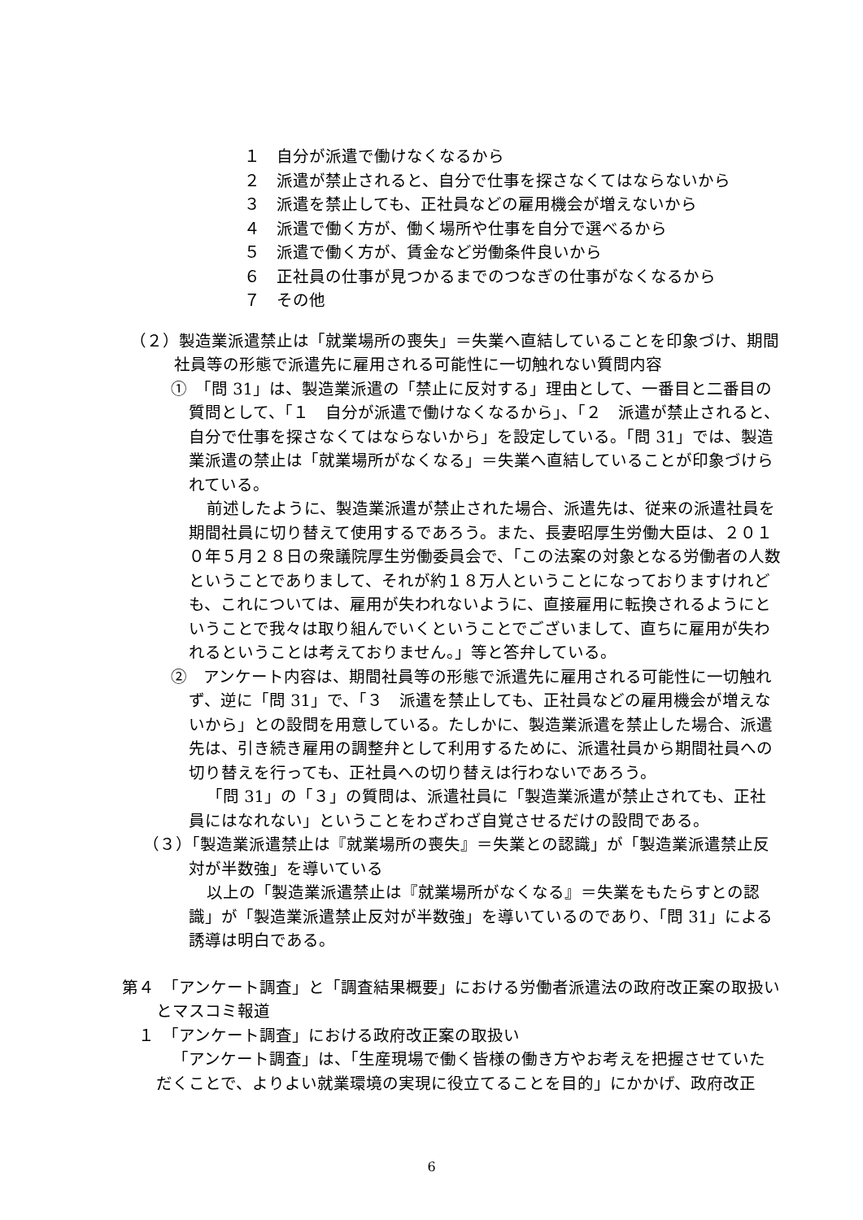１　自分が派遣で働けなくなるから
２　派遣が禁止されると、自分で仕事を探さなくてはならないから
３　派遣を禁止しても、正社員などの雇用機会が増えないから
４　派遣で働く方が、働く場所や仕事を自分で選べるから
５　派遣で働く方が、賃金など労働条件良いから
６　正社員の仕事が見つかるまでのつなぎの仕事がなくなるから
７　その他
（２）製造業派遣禁止は「就業場所の喪失」＝失業へ直結していることを印象づけ、期間社員等の形態で派遣先に雇用される可能性に一切触れない質問内容
①　「問 31」は、製造業派遣の「禁止に反対する」理由として、一番目と二番目の質問として、「１　自分が派遣で働けなくなるから」、「２　派遣が禁止されると、自分で仕事を探さなくてはならないから」を設定している。「問 31」では、製造業派遣の禁止は「就業場所がなくなる」＝失業へ直結していることが印象づけられている。
前述したように、製造業派遣が禁止された場合、派遣先は、従来の派遣社員を期間社員に切り替えて使用するであろう。また、長妻昭厚生労働大臣は、２０１０年５月２８日の衆議院厚生労働委員会で、「この法案の対象となる労働者の人数ということでありまして、それが約１８万人ということになっておりますけれども、これについては、雇用が失われないように、直接雇用に転換されるようにということで我々は取り組んでいくということでございまして、直ちに雇用が失われるということは考えておりません。」等と答弁している。
②　アンケート内容は、期間社員等の形態で派遣先に雇用される可能性に一切触れず、逆に「問 31」で、「３　派遣を禁止しても、正社員などの雇用機会が増えないから」との設問を用意している。たしかに、製造業派遣を禁止した場合、派遣先は、引き続き雇用の調整弁として利用するために、派遣社員から期間社員への切り替えを行っても、正社員への切り替えは行わないであろう。
「問 31」の「３」の質問は、派遣社員に「製造業派遣が禁止されても、正社員にはなれない」ということをわざわざ自覚させるだけの設問である。
（３）「製造業派遣禁止は『就業場所の喪失』＝失業との認識」が「製造業派遣禁止反対が半数強」を導いている
以上の「製造業派遣禁止は『就業場所がなくなる』＝失業をもたらすとの認識」が「製造業派遣禁止反対が半数強」を導いているのであり、「問 31」による誘導は明白である。
第４　「アンケート調査」と「調査結果概要」における労働者派遣法の政府改正案の取扱いとマスコミ報道
１　「アンケート調査」における政府改正案の取扱い
「アンケート調査」は、「生産現場で働く皆様の働き方やお考えを把握させていただくことで、よりよい就業環境の実現に役立てることを目的」にかかげ、政府改正
6